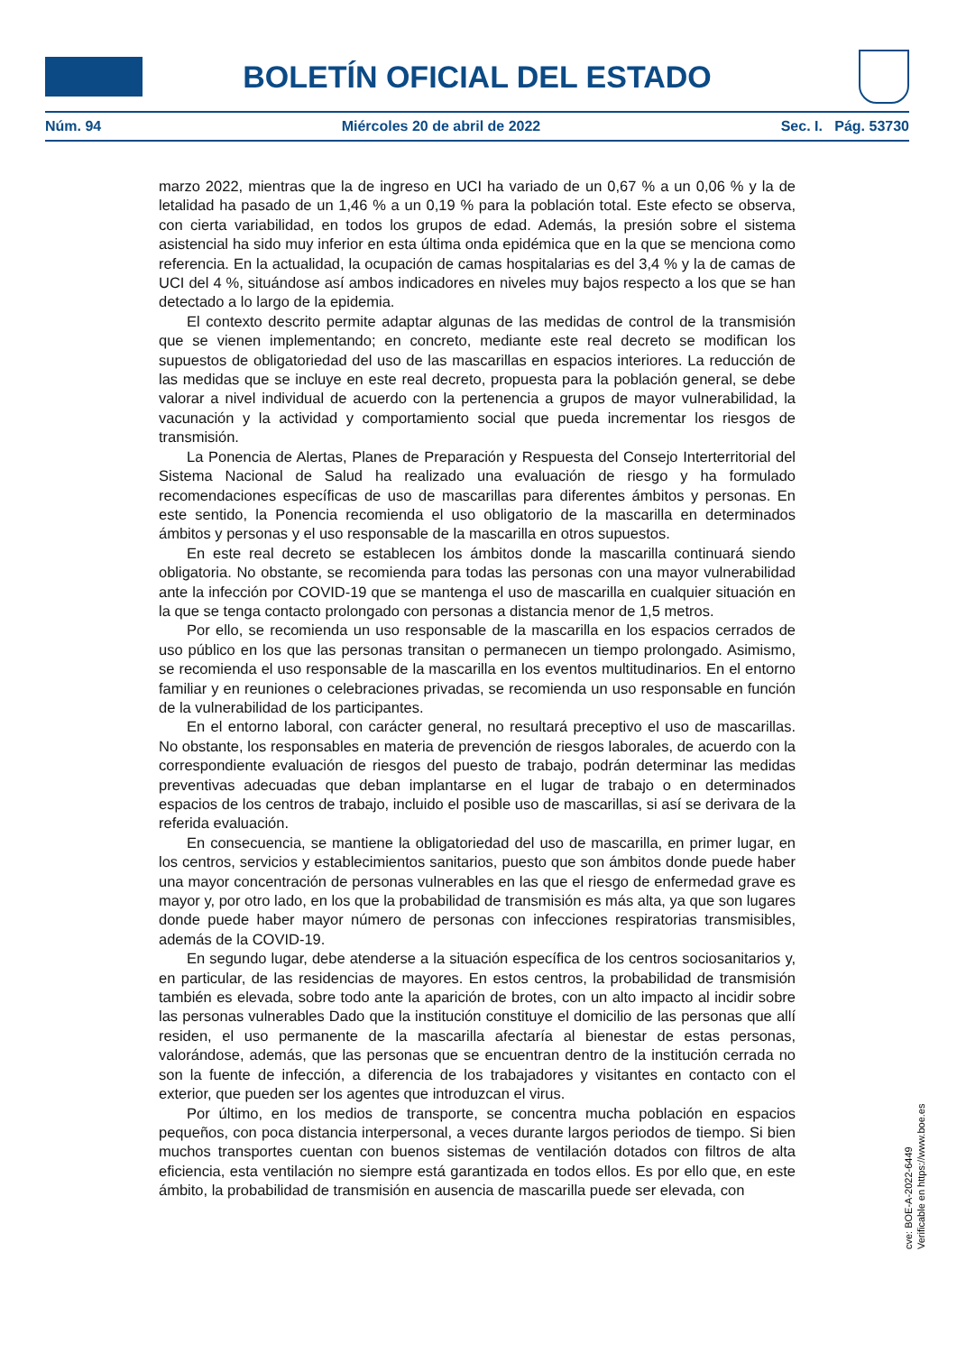BOLETÍN OFICIAL DEL ESTADO
Núm. 94 Miércoles 20 de abril de 2022 Sec. I. Pág. 53730
marzo 2022, mientras que la de ingreso en UCI ha variado de un 0,67 % a un 0,06 % y la de letalidad ha pasado de un 1,46 % a un 0,19 % para la población total. Este efecto se observa, con cierta variabilidad, en todos los grupos de edad. Además, la presión sobre el sistema asistencial ha sido muy inferior en esta última onda epidémica que en la que se menciona como referencia. En la actualidad, la ocupación de camas hospitalarias es del 3,4 % y la de camas de UCI del 4 %, situándose así ambos indicadores en niveles muy bajos respecto a los que se han detectado a lo largo de la epidemia.
El contexto descrito permite adaptar algunas de las medidas de control de la transmisión que se vienen implementando; en concreto, mediante este real decreto se modifican los supuestos de obligatoriedad del uso de las mascarillas en espacios interiores. La reducción de las medidas que se incluye en este real decreto, propuesta para la población general, se debe valorar a nivel individual de acuerdo con la pertenencia a grupos de mayor vulnerabilidad, la vacunación y la actividad y comportamiento social que pueda incrementar los riesgos de transmisión.
La Ponencia de Alertas, Planes de Preparación y Respuesta del Consejo Interterritorial del Sistema Nacional de Salud ha realizado una evaluación de riesgo y ha formulado recomendaciones específicas de uso de mascarillas para diferentes ámbitos y personas. En este sentido, la Ponencia recomienda el uso obligatorio de la mascarilla en determinados ámbitos y personas y el uso responsable de la mascarilla en otros supuestos.
En este real decreto se establecen los ámbitos donde la mascarilla continuará siendo obligatoria. No obstante, se recomienda para todas las personas con una mayor vulnerabilidad ante la infección por COVID-19 que se mantenga el uso de mascarilla en cualquier situación en la que se tenga contacto prolongado con personas a distancia menor de 1,5 metros.
Por ello, se recomienda un uso responsable de la mascarilla en los espacios cerrados de uso público en los que las personas transitan o permanecen un tiempo prolongado. Asimismo, se recomienda el uso responsable de la mascarilla en los eventos multitudinarios. En el entorno familiar y en reuniones o celebraciones privadas, se recomienda un uso responsable en función de la vulnerabilidad de los participantes.
En el entorno laboral, con carácter general, no resultará preceptivo el uso de mascarillas. No obstante, los responsables en materia de prevención de riesgos laborales, de acuerdo con la correspondiente evaluación de riesgos del puesto de trabajo, podrán determinar las medidas preventivas adecuadas que deban implantarse en el lugar de trabajo o en determinados espacios de los centros de trabajo, incluido el posible uso de mascarillas, si así se derivara de la referida evaluación.
En consecuencia, se mantiene la obligatoriedad del uso de mascarilla, en primer lugar, en los centros, servicios y establecimientos sanitarios, puesto que son ámbitos donde puede haber una mayor concentración de personas vulnerables en las que el riesgo de enfermedad grave es mayor y, por otro lado, en los que la probabilidad de transmisión es más alta, ya que son lugares donde puede haber mayor número de personas con infecciones respiratorias transmisibles, además de la COVID-19.
En segundo lugar, debe atenderse a la situación específica de los centros sociosanitarios y, en particular, de las residencias de mayores. En estos centros, la probabilidad de transmisión también es elevada, sobre todo ante la aparición de brotes, con un alto impacto al incidir sobre las personas vulnerables Dado que la institución constituye el domicilio de las personas que allí residen, el uso permanente de la mascarilla afectaría al bienestar de estas personas, valorándose, además, que las personas que se encuentran dentro de la institución cerrada no son la fuente de infección, a diferencia de los trabajadores y visitantes en contacto con el exterior, que pueden ser los agentes que introduzcan el virus.
Por último, en los medios de transporte, se concentra mucha población en espacios pequeños, con poca distancia interpersonal, a veces durante largos periodos de tiempo. Si bien muchos transportes cuentan con buenos sistemas de ventilación dotados con filtros de alta eficiencia, esta ventilación no siempre está garantizada en todos ellos. Es por ello que, en este ámbito, la probabilidad de transmisión en ausencia de mascarilla puede ser elevada, con
cve: BOE-A-2022-6449
Verificable en https://www.boe.es